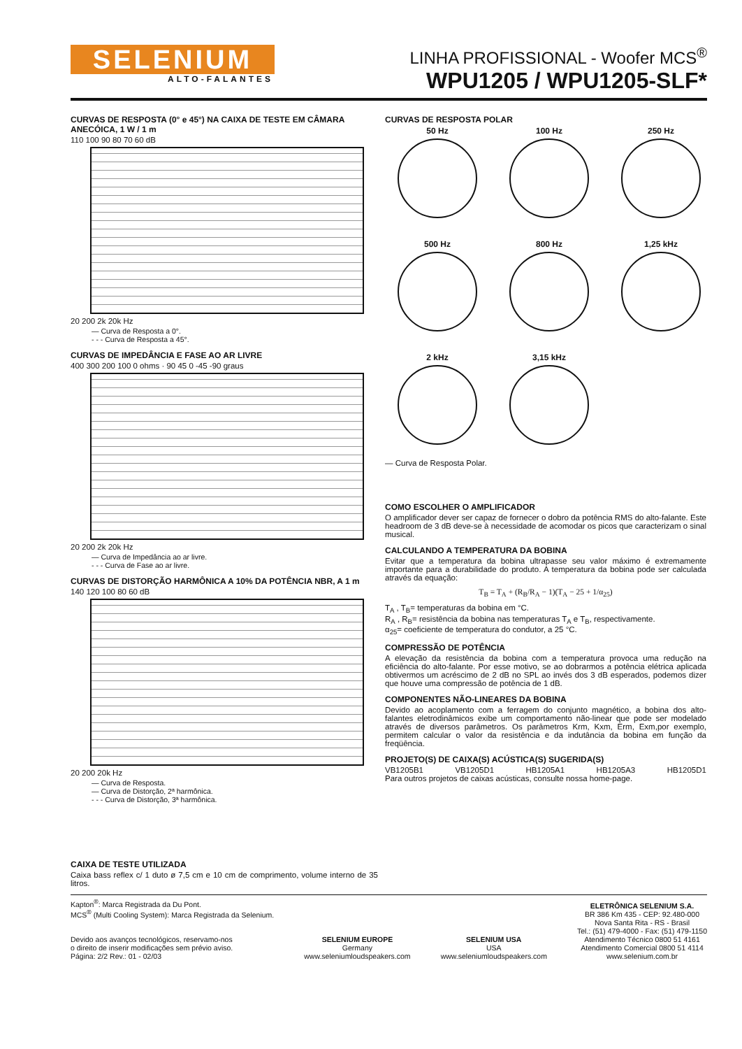SELENIUM
ALTO-FALANTES
LINHA PROFISSIONAL - Woofer MCS<sup>®</sup>
WPU1205 / WPU1205-SLF*
CURVAS DE RESPOSTA (0° e 45°) NA CAIXA DE TESTE EM CÂMARA ANECÓICA, 1 W / 1 m
110 100 90 80 70 60 dB
20 200 2k 20k Hz
— Curva de Resposta a 0°.
- - - Curva de Resposta a 45°.
CURVAS DE IMPEDÂNCIA E FASE AO AR LIVRE
400 300 200 100 0 ohms · 90 45 0 -45 -90 graus
20 200 2k 20k Hz
— Curva de Impedância ao ar livre.
- - - Curva de Fase ao ar livre.
CURVAS DE DISTORÇÃO HARMÔNICA A 10% DA POTÊNCIA NBR, A 1 m
140 120 100 80 60 dB
20 200 20k Hz
— Curva de Resposta.
— Curva de Distorção, 2ª harmônica.
- - - Curva de Distorção, 3ª harmônica.
CURVAS DE RESPOSTA POLAR
50 Hz
100 Hz
250 Hz
500 Hz
800 Hz
1,25 kHz
2 kHz
3,15 kHz
— Curva de Resposta Polar.
COMO ESCOLHER O AMPLIFICADOR
O amplificador dever ser capaz de fornecer o dobro da potência RMS do alto-falante. Este headroom de 3 dB deve-se à necessidade de acomodar os picos que caracterizam o sinal musical.
CALCULANDO A TEMPERATURA DA BOBINA
Evitar que a temperatura da bobina ultrapasse seu valor máximo é extremamente importante para a durabilidade do produto. A temperatura da bobina pode ser calculada através da equação:
T<sub>B</sub> = T<sub>A</sub> + (R<sub>B</sub>/R<sub>A</sub> − 1)(T<sub>A</sub> − 25 + 1/α<sub>25</sub>)
T<sub>A</sub> , T<sub>B</sub>= temperaturas da bobina em °C.
R<sub>A</sub> , R<sub>B</sub>= resistência da bobina nas temperaturas T<sub>A</sub> e T<sub>B</sub>, respectivamente.
α<sub>25</sub>= coeficiente de temperatura do condutor, a 25 °C.
COMPRESSÃO DE POTÊNCIA
A elevação da resistência da bobina com a temperatura provoca uma redução na eficiência do alto-falante. Por esse motivo, se ao dobrarmos a potência elétrica aplicada obtivermos um acréscimo de 2 dB no SPL ao invés dos 3 dB esperados, podemos dizer que houve uma compressão de potência de 1 dB.
COMPONENTES NÃO-LINEARES DA BOBINA
Devido ao acoplamento com a ferragem do conjunto magnético, a bobina dos alto-falantes eletrodinâmicos exibe um comportamento não-linear que pode ser modelado através de diversos parâmetros. Os parâmetros Krm, Kxm, Erm, Exm,por exemplo, permitem calcular o valor da resistência e da indutância da bobina em função da freqüência.
PROJETO(S) DE CAIXA(S) ACÚSTICA(S) SUGERIDA(S)
VB1205B1 VB1205D1 HB1205A1 HB1205A3 HB1205D1
Para outros projetos de caixas acústicas, consulte nossa home-page.
CAIXA DE TESTE UTILIZADA
Caixa bass reflex c/ 1 duto ø 7,5 cm e 10 cm de comprimento, volume interno de 35 litros.
Kapton<sup>®</sup>: Marca Registrada da Du Pont.
MCS<sup>®</sup> (Multi Cooling System): Marca Registrada da Selenium.
Devido aos avanços tecnológicos, reservamo-nos
o direito de inserir modificações sem prévio aviso.
Página: 2/2 Rev.: 01 - 02/03
SELENIUM EUROPE
Germany
www.seleniumloudspeakers.com
SELENIUM USA
USA
www.seleniumloudspeakers.com
ELETRÔNICA SELENIUM S.A.
BR 386 Km 435 - CEP: 92.480-000
Nova Santa Rita - RS - Brasil
Tel.: (51) 479-4000 - Fax: (51) 479-1150
Atendimento Técnico 0800 51 4161
Atendimento Comercial 0800 51 4114
www.selenium.com.br